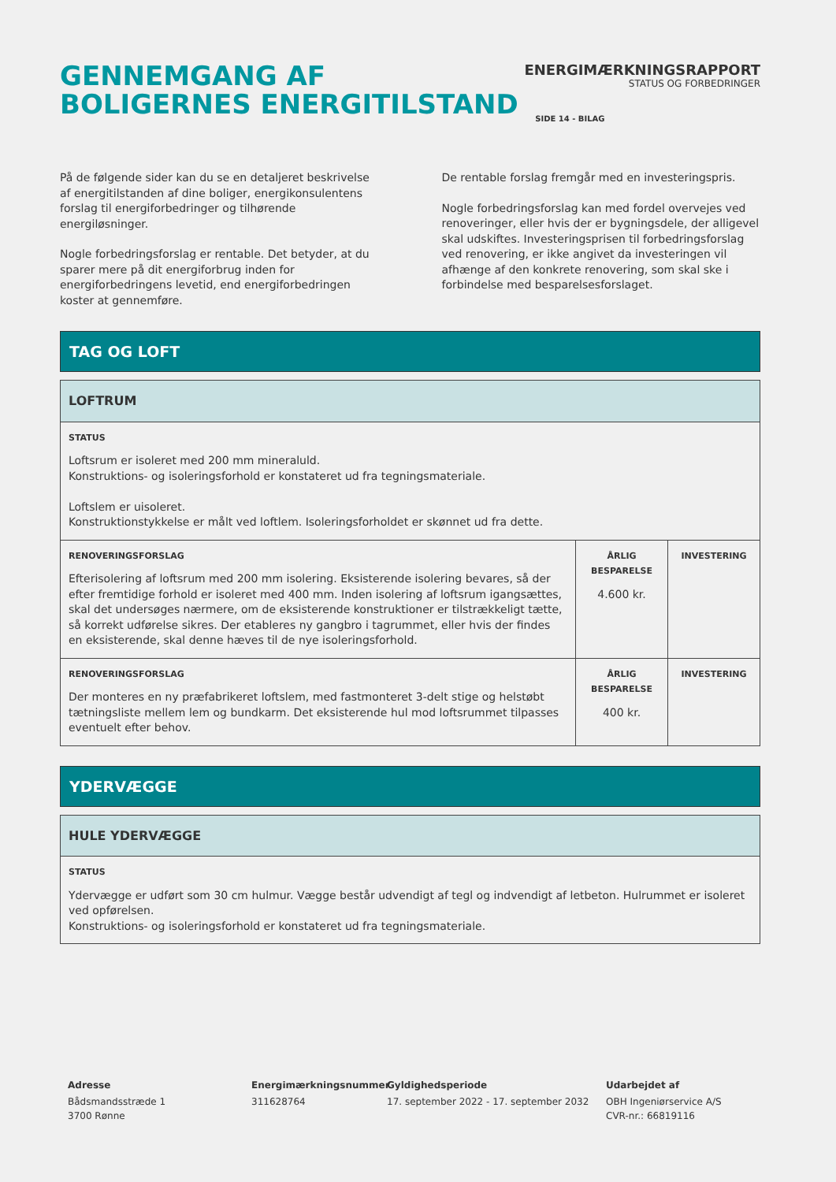GENNEMGANG AF
BOLIGERNES ENERGITILSTAND
ENERGIMÆRKNINGSRAPPORT
STATUS OG FORBEDRINGER
SIDE 14 - BILAG
På de følgende sider kan du se en detaljeret beskrivelse af energitilstanden af dine boliger, energikonsulentens forslag til energiforbedringer og tilhørende energiløsninger.
Nogle forbedringsforslag er rentable. Det betyder, at du sparer mere på dit energiforbrug inden for energiforbedringens levetid, end energiforbedringen koster at gennemføre.
De rentable forslag fremgår med en investeringspris.
Nogle forbedringsforslag kan med fordel overvejes ved renoveringer, eller hvis der er bygningsdele, der alligevel skal udskiftes. Investeringsprisen til forbedringsforslag ved renovering, er ikke angivet da investeringen vil afhænge af den konkrete renovering, som skal ske i forbindelse med besparelsesforslaget.
TAG OG LOFT
| LOFTRUM | | |
| STATUS Loftsrum er isoleret med 200 mm mineraluld. Konstruktions- og isoleringsforhold er konstateret ud fra tegningsmateriale. Loftslem er uisoleret. Konstruktionstykkelse er målt ved loftlem. Isoleringsforholdet er skønnet ud fra dette. | | |
| RENOVERINGSFORSLAG Efterisolering af loftsrum med 200 mm isolering. Eksisterende isolering bevares, så der efter fremtidige forhold er isoleret med 400 mm. Inden isolering af loftsrum igangsættes, skal det undersøges nærmere, om de eksisterende konstruktioner er tilstrækkeligt tætte, så korrekt udførelse sikres. Der etableres ny gangbro i tagrummet, eller hvis der findes en eksisterende, skal denne hæves til de nye isoleringsforhold. | ÅRLIG BESPARELSE 4.600 kr. | INVESTERING |
| RENOVERINGSFORSLAG Der monteres en ny præfabrikeret loftslem, med fastmonteret 3-delt stige og helstøbt tætningsliste mellem lem og bundkarm. Det eksisterende hul mod loftsrummet tilpasses eventuelt efter behov. | ÅRLIG BESPARELSE 400 kr. | INVESTERING |
YDERVÆGGE
| HULE YDERVÆGGE |
| STATUS Ydervægge er udført som 30 cm hulmur. Vægge består udvendigt af tegl og indvendigt af letbeton. Hulrummet er isoleret ved opførelsen. Konstruktions- og isoleringsforhold er konstateret ud fra tegningsmateriale. |
Adresse
Bådsmandsstræde 1
3700 Rønne
Energimærkningsnummer
311628764
Gyldighedsperiode
17. september 2022 - 17. september 2032
Udarbejdet af
OBH Ingeniørservice A/S
CVR-nr.: 66819116